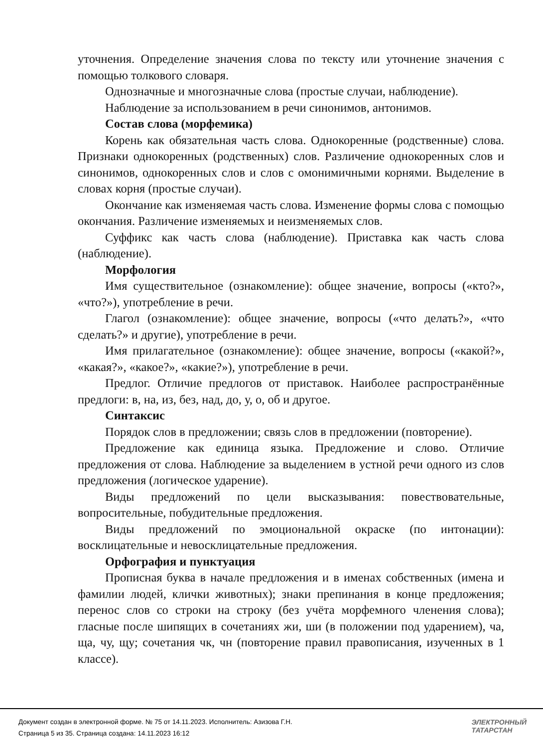уточнения. Определение значения слова по тексту или уточнение значения с помощью толкового словаря.
Однозначные и многозначные слова (простые случаи, наблюдение).
Наблюдение за использованием в речи синонимов, антонимов.
Состав слова (морфемика)
Корень как обязательная часть слова. Однокоренные (родственные) слова. Признаки однокоренных (родственных) слов. Различение однокоренных слов и синонимов, однокоренных слов и слов с омонимичными корнями. Выделение в словах корня (простые случаи).
Окончание как изменяемая часть слова. Изменение формы слова с помощью окончания. Различение изменяемых и неизменяемых слов.
Суффикс как часть слова (наблюдение). Приставка как часть слова (наблюдение).
Морфология
Имя существительное (ознакомление): общее значение, вопросы («кто?», «что?»), употребление в речи.
Глагол (ознакомление): общее значение, вопросы («что делать?», «что сделать?» и другие), употребление в речи.
Имя прилагательное (ознакомление): общее значение, вопросы («какой?», «какая?», «какое?», «какие?»), употребление в речи.
Предлог. Отличие предлогов от приставок. Наиболее распространённые предлоги: в, на, из, без, над, до, у, о, об и другое.
Синтаксис
Порядок слов в предложении; связь слов в предложении (повторение).
Предложение как единица языка. Предложение и слово. Отличие предложения от слова. Наблюдение за выделением в устной речи одного из слов предложения (логическое ударение).
Виды предложений по цели высказывания: повествовательные, вопросительные, побудительные предложения.
Виды предложений по эмоциональной окраске (по интонации): восклицательные и невосклицательные предложения.
Орфография и пунктуация
Прописная буква в начале предложения и в именах собственных (имена и фамилии людей, клички животных); знаки препинания в конце предложения; перенос слов со строки на строку (без учёта морфемного членения слова); гласные после шипящих в сочетаниях жи, ши (в положении под ударением), ча, ща, чу, щу; сочетания чк, чн (повторение правил правописания, изученных в 1 классе).
Документ создан в электронной форме. № 75 от 14.11.2023. Исполнитель: Азизова Г.Н.
Страница 5 из 35. Страница создана: 14.11.2023 16:12
ЭЛЕКТРОННЫЙ
ТАТАРСТАН